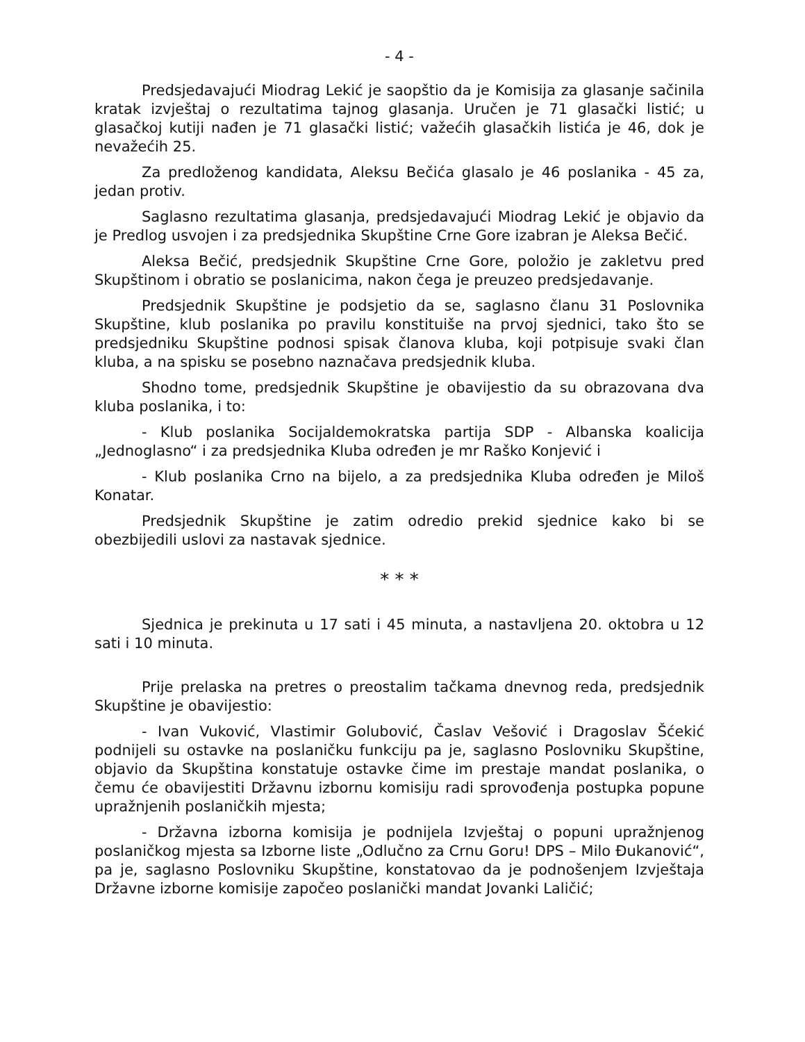- 4 -
Predsjedavajući Miodrag Lekić je saopštio da je Komisija za glasanje sačinila kratak izvještaj o rezultatima tajnog glasanja. Uručen je 71 glasački listić; u glasačkoj kutiji nađen je 71 glasački listić; važećih glasačkih listića je 46, dok je nevažećih 25.
Za predloženog kandidata, Aleksu Bečića glasalo je 46 poslanika - 45 za, jedan protiv.
Saglasno rezultatima glasanja, predsjedavajući Miodrag Lekić je objavio da je Predlog usvojen i za predsjednika Skupštine Crne Gore izabran je Aleksa Bečić.
Aleksa Bečić, predsjednik Skupštine Crne Gore, položio je zakletvu pred Skupštinom i obratio se poslanicima, nakon čega je preuzeo predsjedavanje.
Predsjednik Skupštine je podsjetio da se, saglasno članu 31 Poslovnika Skupštine, klub poslanika po pravilu konstituiše na prvoj sjednici, tako što se predsjedniku Skupštine podnosi spisak članova kluba, koji potpisuje svaki član kluba, a na spisku se posebno naznačava predsjednik kluba.
Shodno tome, predsjednik Skupštine je obavijestio da su obrazovana dva kluba poslanika, i to:
- Klub poslanika Socijaldemokratska partija SDP - Albanska koalicija „Jednoglasno“ i za predsjednika Kluba određen je mr Raško Konjević i
- Klub poslanika Crno na bijelo, a za predsjednika Kluba određen je Miloš Konatar.
Predsjednik Skupštine je zatim odredio prekid sjednice kako bi se obezbijedili uslovi za nastavak sjednice.
* * *
Sjednica je prekinuta u 17 sati i 45 minuta, a nastavljena 20. oktobra u 12 sati i 10 minuta.
Prije prelaska na pretres o preostalim tačkama dnevnog reda, predsjednik Skupštine je obavijestio:
- Ivan Vuković, Vlastimir Golubović, Časlav Vešović i Dragoslav Šćekić podnijeli su ostavke na poslaničku funkciju pa je, saglasno Poslovniku Skupštine, objavio da Skupština konstatuje ostavke čime im prestaje mandat poslanika, o čemu će obavijestiti Državnu izbornu komisiju radi sprovođenja postupka popune upražnjenih poslaničkih mjesta;
- Državna izborna komisija je podnijela Izvještaj o popuni upražnjenog poslaničkog mjesta sa Izborne liste „Odlučno za Crnu Goru! DPS – Milo Đukanović“, pa je, saglasno Poslovniku Skupštine, konstatovao da je podnošenjem Izvještaja Državne izborne komisije započeo poslanički mandat Jovanki Laličić;